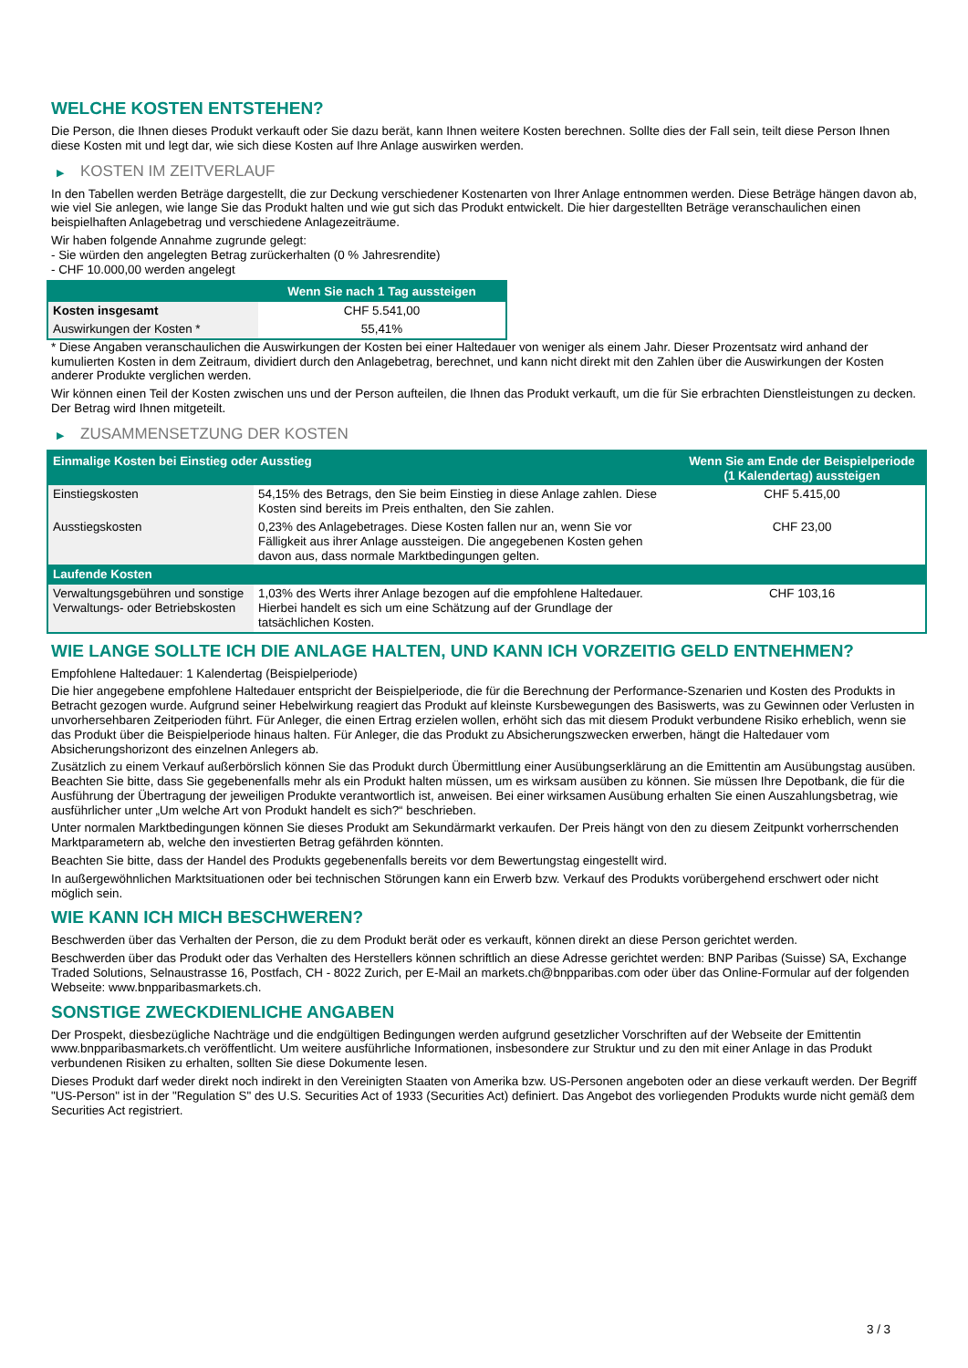WELCHE KOSTEN ENTSTEHEN?
Die Person, die Ihnen dieses Produkt verkauft oder Sie dazu berät, kann Ihnen weitere Kosten berechnen. Sollte dies der Fall sein, teilt diese Person Ihnen diese Kosten mit und legt dar, wie sich diese Kosten auf Ihre Anlage auswirken werden.
▶ KOSTEN IM ZEITVERLAUF
In den Tabellen werden Beträge dargestellt, die zur Deckung verschiedener Kostenarten von Ihrer Anlage entnommen werden. Diese Beträge hängen davon ab, wie viel Sie anlegen, wie lange Sie das Produkt halten und wie gut sich das Produkt entwickelt. Die hier dargestellten Beträge veranschaulichen einen beispielhaften Anlagebetrag und verschiedene Anlagezeiträume.
Wir haben folgende Annahme zugrunde gelegt:
- Sie würden den angelegten Betrag zurückerhalten (0 % Jahresrendite)
- CHF 10.000,00 werden angelegt
| | Wenn Sie nach 1 Tag aussteigen |
| --- | --- |
| Kosten insgesamt | CHF 5.541,00 |
| Auswirkungen der Kosten * | 55,41% |
* Diese Angaben veranschaulichen die Auswirkungen der Kosten bei einer Haltedauer von weniger als einem Jahr. Dieser Prozentsatz wird anhand der kumulierten Kosten in dem Zeitraum, dividiert durch den Anlagebetrag, berechnet, und kann nicht direkt mit den Zahlen über die Auswirkungen der Kosten anderer Produkte verglichen werden.
Wir können einen Teil der Kosten zwischen uns und der Person aufteilen, die Ihnen das Produkt verkauft, um die für Sie erbrachten Dienstleistungen zu decken. Der Betrag wird Ihnen mitgeteilt.
▶ ZUSAMMENSETZUNG DER KOSTEN
| Einmalige Kosten bei Einstieg oder Ausstieg | | Wenn Sie am Ende der Beispielperiode (1 Kalendertag) aussteigen |
| --- | --- | --- |
| Einstiegskosten | 54,15% des Betrags, den Sie beim Einstieg in diese Anlage zahlen. Diese Kosten sind bereits im Preis enthalten, den Sie zahlen. | CHF 5.415,00 |
| Ausstiegskosten | 0,23% des Anlagebetrages. Diese Kosten fallen nur an, wenn Sie vor Fälligkeit aus ihrer Anlage aussteigen. Die angegebenen Kosten gehen davon aus, dass normale Marktbedingungen gelten. | CHF 23,00 |
| Laufende Kosten | | |
| Verwaltungsgebühren und sonstige Verwaltungs- oder Betriebskosten | 1,03% des Werts ihrer Anlage bezogen auf die empfohlene Haltedauer. Hierbei handelt es sich um eine Schätzung auf der Grundlage der tatsächlichen Kosten. | CHF 103,16 |
WIE LANGE SOLLTE ICH DIE ANLAGE HALTEN, UND KANN ICH VORZEITIG GELD ENTNEHMEN?
Empfohlene Haltedauer: 1 Kalendertag (Beispielperiode)
Die hier angegebene empfohlene Haltedauer entspricht der Beispielperiode, die für die Berechnung der Performance-Szenarien und Kosten des Produkts in Betracht gezogen wurde. Aufgrund seiner Hebelwirkung reagiert das Produkt auf kleinste Kursbewegungen des Basiswerts, was zu Gewinnen oder Verlusten in unvorhersehbaren Zeitperioden führt. Für Anleger, die einen Ertrag erzielen wollen, erhöht sich das mit diesem Produkt verbundene Risiko erheblich, wenn sie das Produkt über die Beispielperiode hinaus halten. Für Anleger, die das Produkt zu Absicherungszwecken erwerben, hängt die Haltedauer vom Absicherungshorizont des einzelnen Anlegers ab.
Zusätzlich zu einem Verkauf außerbörslich können Sie das Produkt durch Übermittlung einer Ausübungserklärung an die Emittentin am Ausübungstag ausüben. Beachten Sie bitte, dass Sie gegebenenfalls mehr als ein Produkt halten müssen, um es wirksam ausüben zu können. Sie müssen Ihre Depotbank, die für die Ausführung der Übertragung der jeweiligen Produkte verantwortlich ist, anweisen. Bei einer wirksamen Ausübung erhalten Sie einen Auszahlungsbetrag, wie ausführlicher unter „Um welche Art von Produkt handelt es sich?“ beschrieben.
Unter normalen Marktbedingungen können Sie dieses Produkt am Sekundärmarkt verkaufen. Der Preis hängt von den zu diesem Zeitpunkt vorherrschenden Marktparametern ab, welche den investierten Betrag gefährden könnten.
Beachten Sie bitte, dass der Handel des Produkts gegebenenfalls bereits vor dem Bewertungstag eingestellt wird.
In außergewöhnlichen Marktsituationen oder bei technischen Störungen kann ein Erwerb bzw. Verkauf des Produkts vorübergehend erschwert oder nicht möglich sein.
WIE KANN ICH MICH BESCHWEREN?
Beschwerden über das Verhalten der Person, die zu dem Produkt berät oder es verkauft, können direkt an diese Person gerichtet werden.
Beschwerden über das Produkt oder das Verhalten des Herstellers können schriftlich an diese Adresse gerichtet werden: BNP Paribas (Suisse) SA, Exchange Traded Solutions, Selnaustrasse 16, Postfach, CH - 8022 Zurich, per E-Mail an markets.ch@bnpparibas.com oder über das Online-Formular auf der folgenden Webseite: www.bnpparibasmarkets.ch.
SONSTIGE ZWECKDIENLICHE ANGABEN
Der Prospekt, diesbezügliche Nachträge und die endgültigen Bedingungen werden aufgrund gesetzlicher Vorschriften auf der Webseite der Emittentin www.bnpparibasmarkets.ch veröffentlicht. Um weitere ausführliche Informationen, insbesondere zur Struktur und zu den mit einer Anlage in das Produkt verbundenen Risiken zu erhalten, sollten Sie diese Dokumente lesen.
Dieses Produkt darf weder direkt noch indirekt in den Vereinigten Staaten von Amerika bzw. US-Personen angeboten oder an diese verkauft werden. Der Begriff "US-Person" ist in der "Regulation S" des U.S. Securities Act of 1933 (Securities Act) definiert. Das Angebot des vorliegenden Produkts wurde nicht gemäß dem Securities Act registriert.
3 / 3